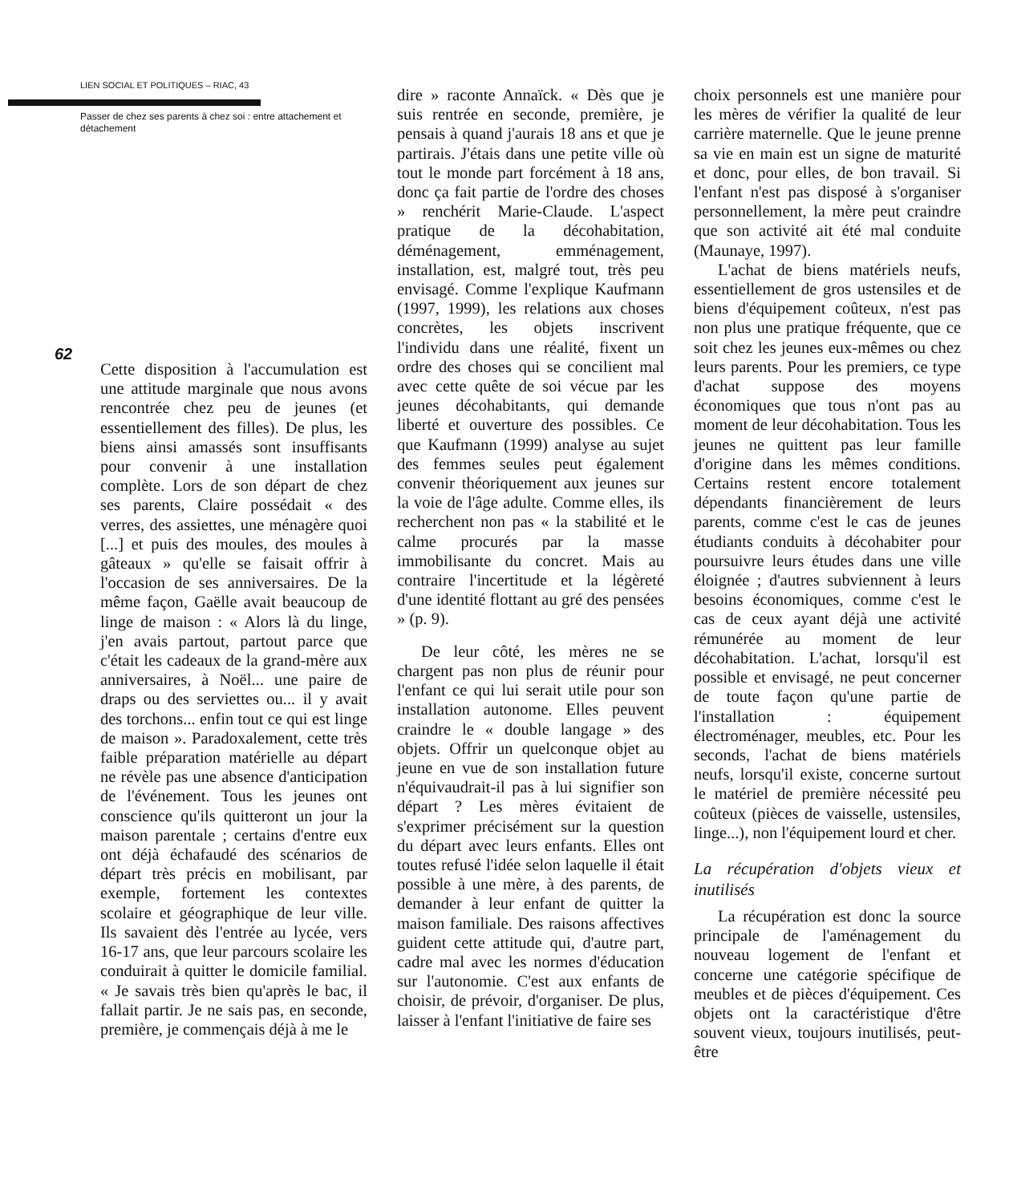LIEN SOCIAL ET POLITIQUES – RIAC, 43
Passer de chez ses parents à chez soi : entre attachement et détachement
62
Cette disposition à l'accumulation est une attitude marginale que nous avons rencontrée chez peu de jeunes (et essentiellement des filles). De plus, les biens ainsi amassés sont insuffisants pour convenir à une installation complète. Lors de son départ de chez ses parents, Claire possédait « des verres, des assiettes, une ménagère quoi [...] et puis des moules, des moules à gâteaux » qu'elle se faisait offrir à l'occasion de ses anniversaires. De la même façon, Gaëlle avait beaucoup de linge de maison : « Alors là du linge, j'en avais partout, partout parce que c'était les cadeaux de la grand-mère aux anniversaires, à Noël... une paire de draps ou des serviettes ou... il y avait des torchons... enfin tout ce qui est linge de maison ». Paradoxalement, cette très faible préparation matérielle au départ ne révèle pas une absence d'anticipation de l'événement. Tous les jeunes ont conscience qu'ils quitteront un jour la maison parentale ; certains d'entre eux ont déjà échafaudé des scénarios de départ très précis en mobilisant, par exemple, fortement les contextes scolaire et géographique de leur ville. Ils savaient dès l'entrée au lycée, vers 16-17 ans, que leur parcours scolaire les conduirait à quitter le domicile familial. « Je savais très bien qu'après le bac, il fallait partir. Je ne sais pas, en seconde, première, je commençais déjà à me le
dire » raconte Annaïck. « Dès que je suis rentrée en seconde, première, je pensais à quand j'aurais 18 ans et que je partirais. J'étais dans une petite ville où tout le monde part forcément à 18 ans, donc ça fait partie de l'ordre des choses » renchérit Marie-Claude. L'aspect pratique de la décohabitation, déménagement, emménagement, installation, est, malgré tout, très peu envisagé. Comme l'explique Kaufmann (1997, 1999), les relations aux choses concrètes, les objets inscrivent l'individu dans une réalité, fixent un ordre des choses qui se concilient mal avec cette quête de soi vécue par les jeunes décohabitants, qui demande liberté et ouverture des possibles. Ce que Kaufmann (1999) analyse au sujet des femmes seules peut également convenir théoriquement aux jeunes sur la voie de l'âge adulte. Comme elles, ils recherchent non pas « la stabilité et le calme procurés par la masse immobilisante du concret. Mais au contraire l'incertitude et la légèreté d'une identité flottant au gré des pensées » (p. 9).
De leur côté, les mères ne se chargent pas non plus de réunir pour l'enfant ce qui lui serait utile pour son installation autonome. Elles peuvent craindre le « double langage » des objets. Offrir un quelconque objet au jeune en vue de son installation future n'équivaudrait-il pas à lui signifier son départ ? Les mères évitaient de s'exprimer précisément sur la question du départ avec leurs enfants. Elles ont toutes refusé l'idée selon laquelle il était possible à une mère, à des parents, de demander à leur enfant de quitter la maison familiale. Des raisons affectives guident cette attitude qui, d'autre part, cadre mal avec les normes d'éducation sur l'autonomie. C'est aux enfants de choisir, de prévoir, d'organiser. De plus, laisser à l'enfant l'initiative de faire ses
choix personnels est une manière pour les mères de vérifier la qualité de leur carrière maternelle. Que le jeune prenne sa vie en main est un signe de maturité et donc, pour elles, de bon travail. Si l'enfant n'est pas disposé à s'organiser personnellement, la mère peut craindre que son activité ait été mal conduite (Maunaye, 1997).
L'achat de biens matériels neufs, essentiellement de gros ustensiles et de biens d'équipement coûteux, n'est pas non plus une pratique fréquente, que ce soit chez les jeunes eux-mêmes ou chez leurs parents. Pour les premiers, ce type d'achat suppose des moyens économiques que tous n'ont pas au moment de leur décohabitation. Tous les jeunes ne quittent pas leur famille d'origine dans les mêmes conditions. Certains restent encore totalement dépendants financièrement de leurs parents, comme c'est le cas de jeunes étudiants conduits à décohabiter pour poursuivre leurs études dans une ville éloignée ; d'autres subviennent à leurs besoins économiques, comme c'est le cas de ceux ayant déjà une activité rémunérée au moment de leur décohabitation. L'achat, lorsqu'il est possible et envisagé, ne peut concerner de toute façon qu'une partie de l'installation : équipement électroménager, meubles, etc. Pour les seconds, l'achat de biens matériels neufs, lorsqu'il existe, concerne surtout le matériel de première nécessité peu coûteux (pièces de vaisselle, ustensiles, linge...), non l'équipement lourd et cher.
La récupération d'objets vieux et inutilisés
La récupération est donc la source principale de l'aménagement du nouveau logement de l'enfant et concerne une catégorie spécifique de meubles et de pièces d'équipement. Ces objets ont la caractéristique d'être souvent vieux, toujours inutilisés, peut-être